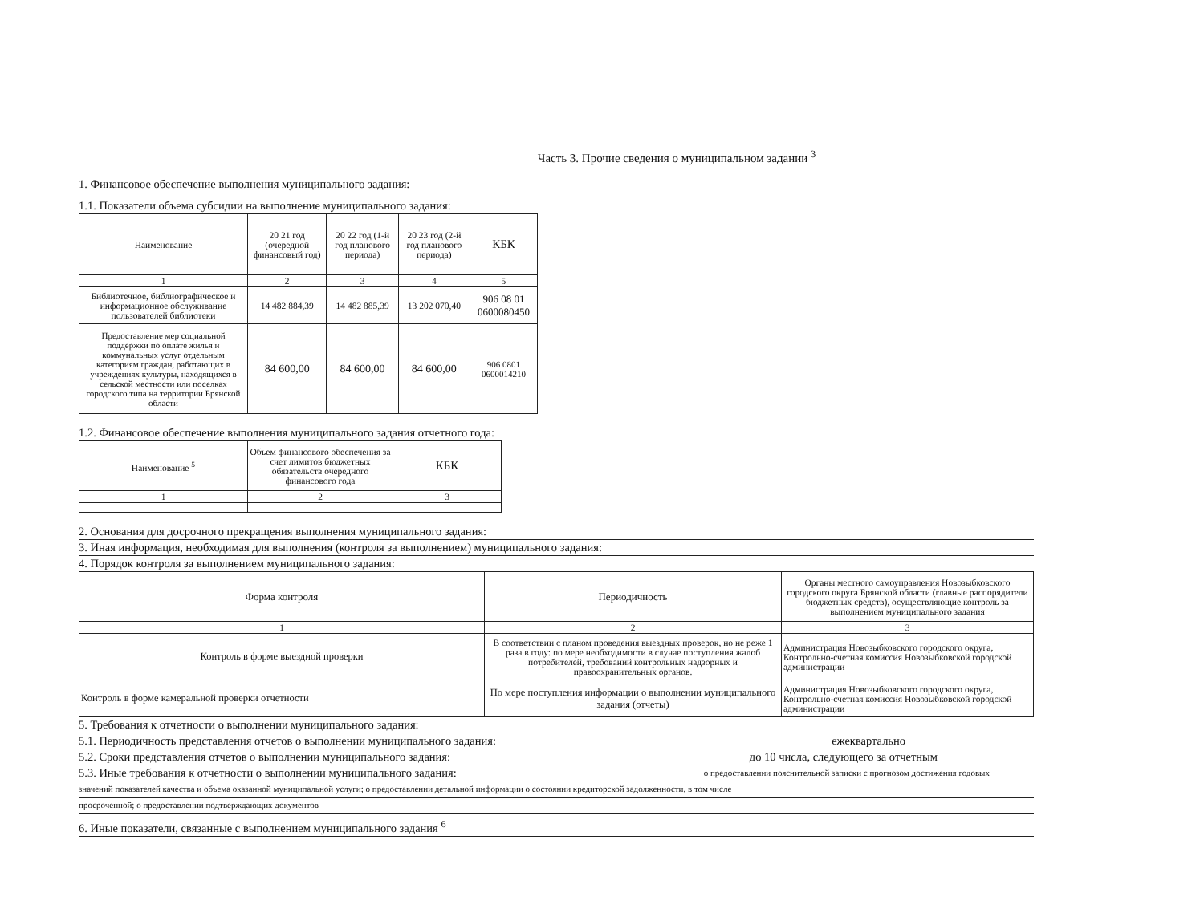Часть 3. Прочие сведения о муниципальном задании <sup>3</sup>
1. Финансовое обеспечение выполнения муниципального задания:
1.1. Показатели объема субсидии на выполнение муниципального задания:
| Наименование | 20 21 год (очередной финансовый год) | 20 22 год (1-й год планового периода) | 20 23 год (2-й год планового периода) | КБК |
| --- | --- | --- | --- | --- |
| 1 | 2 | 3 | 4 | 5 |
| Библиотечное, библиографическое и информационное обслуживание пользователей библиотеки | 14 482 884,39 | 14 482 885,39 | 13 202 070,40 | 906 08 01 0600080450 |
| Предоставление мер социальной поддержки по оплате жилья и коммунальных услуг отдельным категориям граждан, работающих в учреждениях культуры, находящихся в сельской местности или поселках городского типа на территории Брянской области | 84 600,00 | 84 600,00 | 84 600,00 | 906 0801 0600014210 |
1.2. Финансовое обеспечение выполнения муниципального задания отчетного года:
| Наименование <sup>5</sup> | Объем финансового обеспечения за счет лимитов бюджетных обязательств очередного финансового года | КБК |
| --- | --- | --- |
| 1 | 2 | 3 |
2. Основания для досрочного прекращения выполнения муниципального задания:
3. Иная информация, необходимая для выполнения (контроля за выполнением) муниципального задания:
4. Порядок контроля за выполнением муниципального задания:
| Форма контроля | Периодичность | Органы местного самоуправления Новозыбковского городского округа Брянской области (главные распорядители бюджетных средств), осуществляющие контроль за выполнением муниципального задания |
| --- | --- | --- |
| 1 | 2 | 3 |
| Контроль в форме выездной проверки | В соответствии с планом проведения выездных проверок, но не реже 1 раза в году: по мере необходимости в случае поступления жалоб потребителей, требований контрольных надзорных и правоохранительных органов. | Администрация Новозыбковского городского округа, Контрольно-счетная комиссия Новозыбковской городской администрации |
| Контроль в форме камеральной проверки отчетности | По мере поступления информации о выполнении муниципального задания (отчеты) | Администрация Новозыбковского городского округа, Контрольно-счетная комиссия Новозыбковской городской администрации |
5. Требования к отчетности о выполнении муниципального задания:
5.1. Периодичность представления отчетов о выполнении муниципального задания: ежеквартально
5.2. Сроки представления отчетов о выполнении муниципального задания: до 10 числа, следующего за отчетным
5.3. Иные требования к отчетности о выполнении муниципального задания: о предоставлении пояснительной записки с прогнозом достижения годовых
значений показателей качества и объема оказанной муниципальной услуги; о предоставлении детальной информации о состоянии кредиторской задолженности, в том числе
просроченной; о предоставлении подтверждающих документов
6. Иные показатели, связанные с выполнением муниципального задания <sup>6</sup>